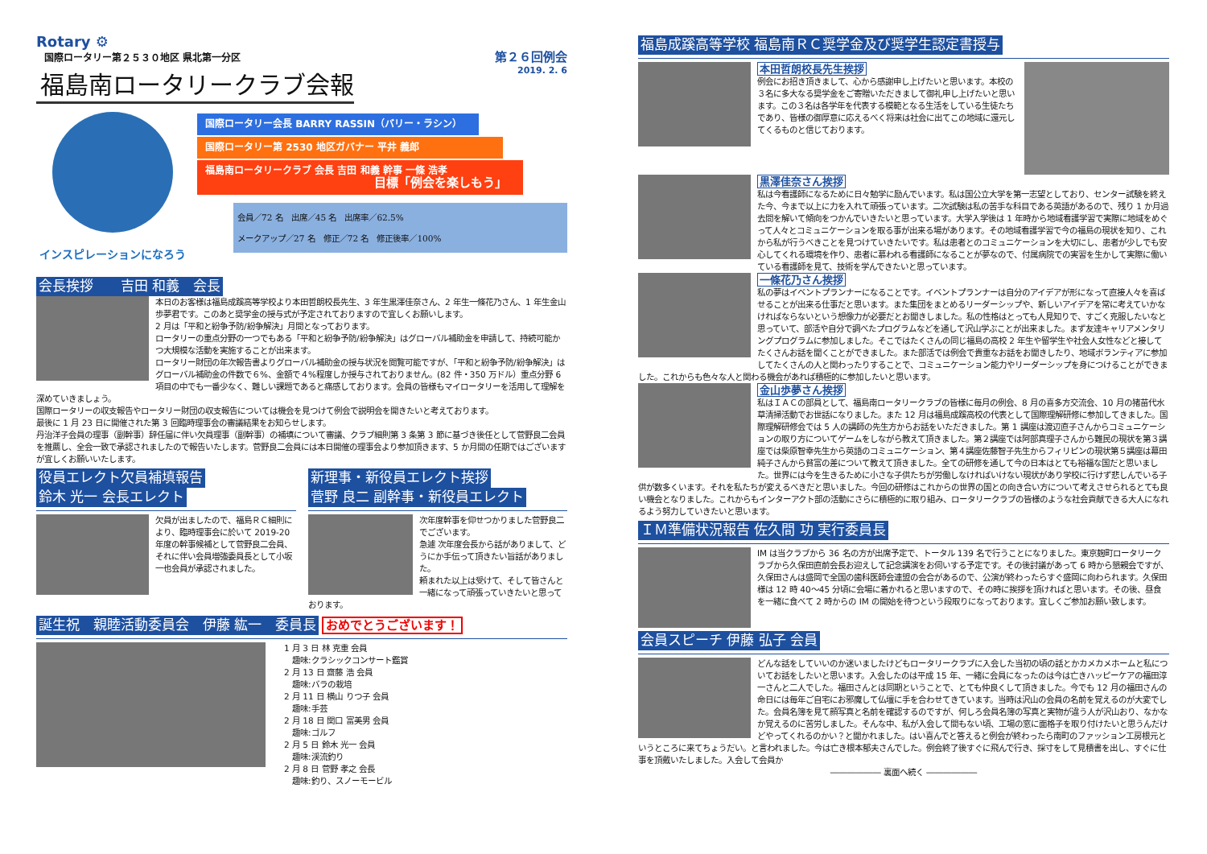Rotary ⚙
国際ロータリー第２５３０地区 県北第一分区
福島南ロータリークラブ会報
第２６回例会
2019. 2. 6
インスピレーションになろう
国際ロータリー会長 BARRY RASSIN（バリー・ラシン）
国際ロータリー第 2530 地区ガバナー 平井 義郎
福島南ロータリークラブ 会長 吉田 和義 幹事 一條 浩孝
目標「例会を楽しもう」
会員／72 名　出席／45 名　出席率／62.5%
メークアップ／27 名　修正／72 名　修正後率／100%
会長挨拶　　吉田 和義　会長
本日のお客様は福島成蹊高等学校より本田哲朗校長先生、3 年生黒澤佳奈さん、2 年生一條花乃さん、1 年生金山歩夢君です。このあと奨学金の授与式が予定されておりますので宜しくお願いします。
2 月は「平和と紛争予防/紛争解決」月間となっております。
ロータリーの重点分野の一つでもある「平和と紛争予防/紛争解決」はグローバル補助金を申請して、持続可能かつ大規模な活動を実施することが出来ます。
ロータリー財団の年次報告書よりグローバル補助金の授与状況を閲覧可能ですが、「平和と紛争予防/紛争解決」はグローバル補助金の件数で６%、金額で４%程度しか授与されておりません。(82 件・350 万ドル）重点分野 6 項目の中でも一番少なく、難しい課題であると痛感しております。会員の皆様もマイロータリーを活用して理解を深めていきましょう。
国際ロータリーの収支報告やロータリー財団の収支報告については機会を見つけて例会で説明会を開きたいと考えております。
最後に 1 月 23 日に開催された第 3 回臨時理事会の審議結果をお知らせします。
丹治洋子会員の理事（副幹事）辞任届に伴い欠員理事（副幹事）の補填について審議、クラブ細則第 3 条第 3 節に基づき後任として菅野良二会員を推薦し、全会一致で承認されましたので報告いたします。菅野良二会員には本日開催の理事会より参加頂きます、5 か月間の任期ではございますが宜しくお願いいたします。
役員エレクト欠員補填報告
鈴木 光一 会長エレクト
欠員が出ましたので、福島ＲＣ細則により、臨時理事会に於いて 2019-20 年度の幹事候補として菅野良二会員、それに伴い会員増強委員長として小坂一也会員が承認されました。
新理事・新役員エレクト挨拶
菅野 良二 副幹事・新役員エレクト
次年度幹事を仰せつかりました菅野良二でございます。
急遽 次年度会長から話がありまして、どうにか手伝って頂きたい旨話がありました。
頼まれた以上は受けて、そして皆さんと一緒になって頑張っていきたいと思っております。
誕生祝　親睦活動委員会　伊藤 紘一　委員長 おめでとうございます！
1 月 3 日 林 克重 会員
　趣味:クラシックコンサート鑑賞
2 月 13 日 齋藤 浩 会員
　趣味:バラの栽培
2 月 11 日 横山 りつ子 会員
　趣味:手芸
2 月 18 日 関口 富美男 会員
　趣味:ゴルフ
2 月 5 日 鈴木 光一 会員
　趣味:渓流釣り
2 月 8 日 菅野 孝之 会長
　趣味:釣り、スノーモービル
福島成蹊高等学校 福島南ＲＣ奨学金及び奨学生認定書授与
本田哲朗校長先生挨拶
例会にお招き頂きまして、心から感謝申し上げたいと思います。本校の３名に多大なる奨学金をご寄贈いただきまして御礼申し上げたいと思います。この３名は各学年を代表する模範となる生活をしている生徒たちであり、皆様の御厚意に応えるべく将来は社会に出てこの地域に還元してくるものと信じております。
黒澤佳奈さん挨拶
私は今看護師になるために日々勉学に励んでいます。私は国公立大学を第一志望としており、センター試験を終えた今、今まで以上に力を入れて頑張っています。二次試験は私の苦手な科目である英語があるので、残り 1 か月過去問を解いて傾向をつかんでいきたいと思っています。大学入学後は 1 年時から地域看護学習で実際に地域をめぐって人々とコミュニケーションを取る事が出来る場があります。その地域看護学習で今の福島の現状を知り、これから私が行うべきことを見つけていきたいです。私は患者とのコミュニケーションを大切にし、患者が少しでも安心してくれる環境を作り、患者に慕われる看護師になることが夢なので、付属病院での実習を生かして実際に働いている看護師を見て、技術を学んできたいと思っています。
一條花乃さん挨拶
私の夢はイベントプランナーになることです。イベントプランナーは自分のアイデアが形になって直接人々を喜ばせることが出来る仕事だと思います。また集団をまとめるリーダーシップや、新しいアイデアを常に考えていかなければならないという想像力が必要だとお聞きしました。私の性格はとっても人見知りで、すごく克服したいなと思っていて、部活や自分で調べたプログラムなどを通して沢山学ぶことが出来ました。まず友達キャリアメンタリングプログラムに参加しました。そこではたくさんの同じ福島の高校 2 年生や留学生や社会人女性などと接してたくさんお話を聞くことができました。また部活では例会で貴重なお話をお聞きしたり、地域ボランティアに参加してたくさんの人と関わったりすることで、コミュニケーション能力やリーダーシップを身につけることができました。これからも色々な人と関わる機会があれば積極的に参加したいと思います。
金山歩夢さん挨拶
私はＩＡＣの部員として、福島南ロータリークラブの皆様に毎月の例会、8 月の喜多方交流会、10 月の猪苗代水草清掃活動でお世話になりました。また 12 月は福島成蹊高校の代表として国際理解研修に参加してきました。国際理解研修会では 5 人の講師の先生方からお話をいただきました。第 1 講座は渡辺直子さんからコミュニケーションの取り方についてゲームをしながら教えて頂きました。第２講座では阿部真理子さんから難民の現状を第３講座では柴原智幸先生から英語のコミュニケーション、第４講座佐藤智子先生からフィリピンの現状第５講座は幕田純子さんから貧富の差について教えて頂きました。全ての研修を通して今の日本はとても裕福な国だと思いました。世界には今を生きるために小さな子供たちが労働しなければいけない現状があり学校に行けず悲しんでいる子供が数多くいます。それを私たちが変えるべきだと思いました。今回の研修はこれからの世界の国との向き合い方について考えさせられるとても良い機会となりました。これからもインターアクト部の活動にさらに積極的に取り組み、ロータリークラブの皆様のような社会貢献できる大人になれるよう努力していきたいと思います。
ＩＭ準備状況報告 佐久間 功 実行委員長
IM は当クラブから 36 名の方が出席予定で、トータル 139 名で行うことになりました。東京麹町ロータリークラブから久保田直前会長お迎えして記念講演をお伺いする予定です。その後討議があって 6 時から懇親会ですが、久保田さんは盛岡で全国の歯科医師会連盟の会合があるので、公演が終わったらすぐ盛岡に向わられます。久保田様は 12 時 40～45 分頃に会場に着かれると思いますので、その時に挨拶を頂ければと思います。その後、昼食を一緒に食べて 2 時からの IM の開始を待つという段取りになっております。宜しくご参加お願い致します。
会員スピーチ 伊藤 弘子 会員
どんな話をしていいのか迷いましたけどもロータリークラブに入会した当初の頃の話とかカメカメホームと私についてお話をしたいと思います。入会したのは平成 15 年、一緒に会員になったのは今は亡きハッピーケアの福田淳一さんと二人でした。福田さんとは同期ということで、とても仲良くして頂きました。今でも 12 月の福田さんの命日には毎年ご自宅にお邪魔して仏壇に手を合わせてきています。当時は沢山の会員の名前を覚えるのが大変でした。会員名簿を見て顔写真と名前を確認するのですが、何しろ会員名簿の写真と実物が違う人が沢山おり、なかなか覚えるのに苦労しました。そんな中、私が入会して間もない頃、工場の窓に面格子を取り付けたいと思うんだけどやってくれるのかい？と聞かれました。はい喜んでと答えると例会が終わったら南町のファッション工房根元というところに来てちょうだい。と言われました。今は亡き根本郁夫さんでした。例会終了後すぐに飛んで行き、採寸をして見積書を出し、すぐに仕事を頂戴いたしました。入会して会員か
―――――― 裏面へ続く ――――――